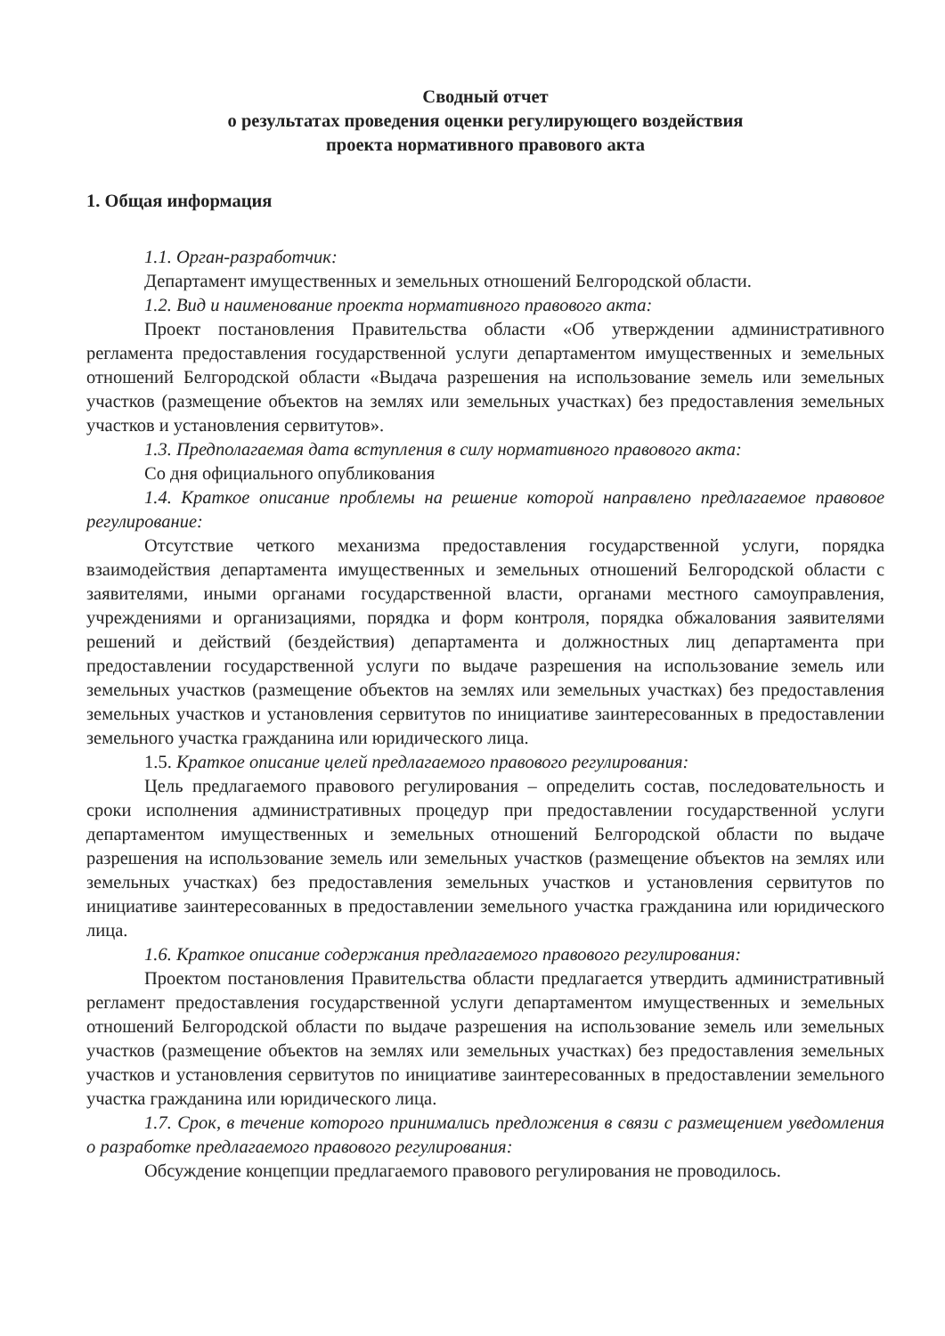Сводный отчет
о результатах проведения оценки регулирующего воздействия
проекта нормативного правового акта
1. Общая информация
1.1. Орган-разработчик:
Департамент имущественных и земельных отношений Белгородской области.
1.2. Вид и наименование проекта нормативного правового акта:
Проект постановления Правительства области «Об утверждении административного регламента предоставления государственной услуги департаментом имущественных и земельных отношений Белгородской области «Выдача разрешения на использование земель или земельных участков (размещение объектов на землях или земельных участках) без предоставления земельных участков и установления сервитутов».
1.3. Предполагаемая дата вступления в силу нормативного правового акта:
Со дня официального опубликования
1.4. Краткое описание проблемы на решение которой направлено предлагаемое правовое регулирование:
Отсутствие четкого механизма предоставления государственной услуги, порядка взаимодействия департамента имущественных и земельных отношений Белгородской области с заявителями, иными органами государственной власти, органами местного самоуправления, учреждениями и организациями, порядка и форм контроля, порядка обжалования заявителями решений и действий (бездействия) департамента и должностных лиц департамента при предоставлении государственной услуги по выдаче разрешения на использование земель или земельных участков (размещение объектов на землях или земельных участках) без предоставления земельных участков и установления сервитутов по инициативе заинтересованных в предоставлении земельного участка гражданина или юридического лица.
1.5. Краткое описание целей предлагаемого правового регулирования:
Цель предлагаемого правового регулирования – определить состав, последовательность и сроки исполнения административных процедур при предоставлении государственной услуги департаментом имущественных и земельных отношений Белгородской области по выдаче разрешения на использование земель или земельных участков (размещение объектов на землях или земельных участках) без предоставления земельных участков и установления сервитутов по инициативе заинтересованных в предоставлении земельного участка гражданина или юридического лица.
1.6. Краткое описание содержания предлагаемого правового регулирования:
Проектом постановления Правительства области предлагается утвердить административный регламент предоставления государственной услуги департаментом имущественных и земельных отношений Белгородской области по выдаче разрешения на использование земель или земельных участков (размещение объектов на землях или земельных участках) без предоставления земельных участков и установления сервитутов по инициативе заинтересованных в предоставлении земельного участка гражданина или юридического лица.
1.7. Срок, в течение которого принимались предложения в связи с размещением уведомления о разработке предлагаемого правового регулирования:
Обсуждение концепции предлагаемого правового регулирования не проводилось.